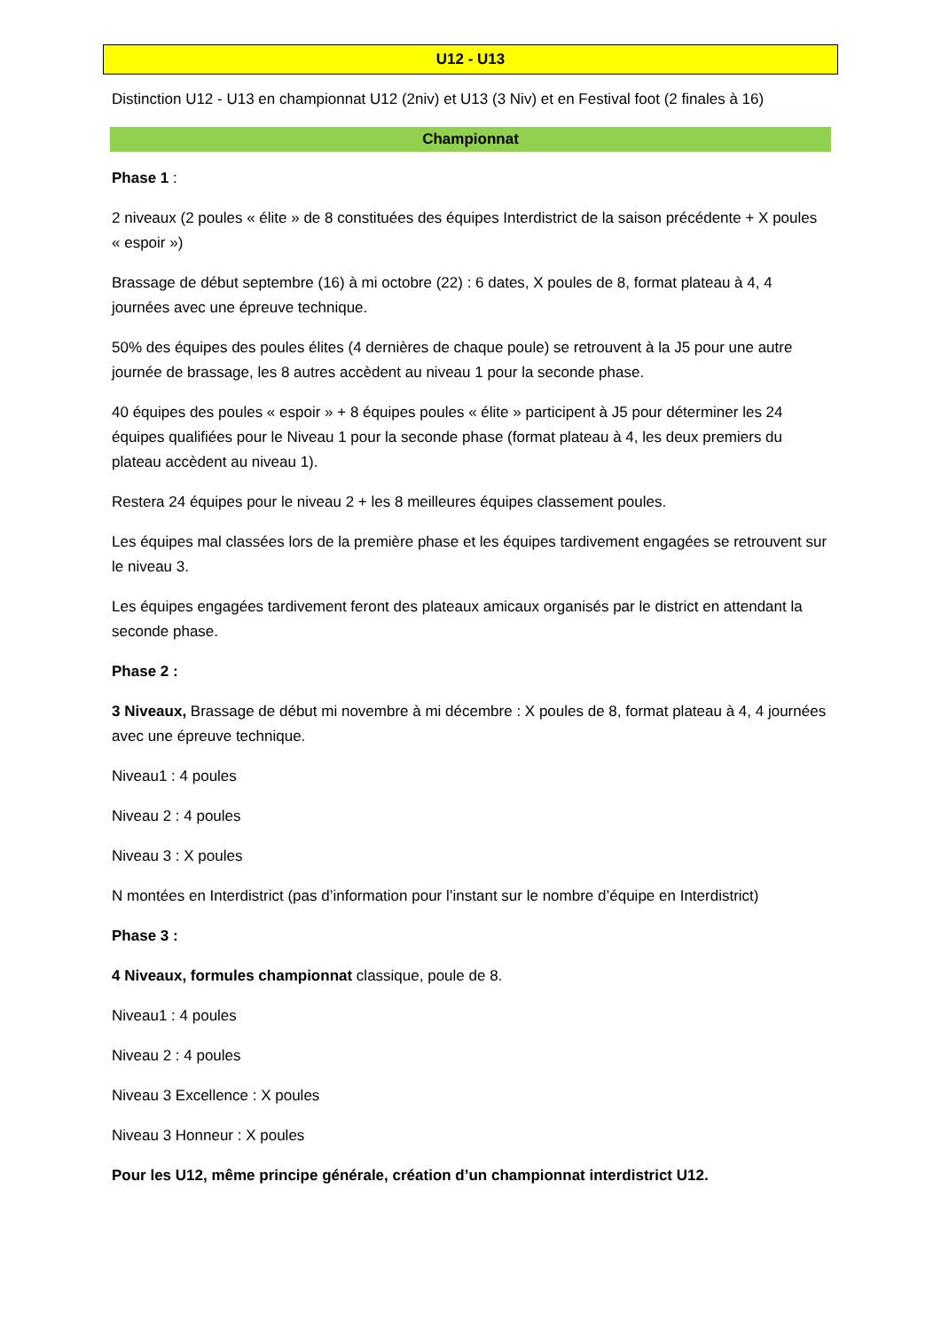U12 - U13
Distinction U12 - U13 en championnat U12 (2niv) et U13 (3 Niv) et en Festival foot (2 finales à 16)
Championnat
Phase 1 :
2 niveaux (2 poules « élite » de 8 constituées des équipes Interdistrict de la saison précédente + X poules « espoir »)
Brassage de début septembre (16) à mi octobre (22) : 6 dates, X poules de 8, format plateau à 4, 4 journées avec une épreuve technique.
50% des équipes des poules élites (4 dernières de chaque poule) se retrouvent à la J5 pour une autre journée de brassage, les 8 autres accèdent au niveau 1 pour la seconde phase.
40 équipes des poules « espoir » + 8 équipes poules « élite » participent à J5 pour déterminer les 24 équipes qualifiées pour le Niveau 1 pour la seconde phase (format plateau à 4, les deux premiers du plateau accèdent au niveau 1).
Restera 24 équipes pour le niveau 2 + les 8 meilleures équipes classement poules.
Les équipes mal classées lors de la première phase et les équipes tardivement engagées se retrouvent sur le niveau 3.
Les équipes engagées tardivement feront des plateaux amicaux organisés par le district en attendant la seconde phase.
Phase 2 :
3 Niveaux, Brassage de début mi novembre à mi décembre : X poules de 8, format plateau à 4, 4 journées avec une épreuve technique.
Niveau1 : 4 poules
Niveau 2 : 4 poules
Niveau 3 : X poules
N montées en Interdistrict (pas d’information pour l’instant sur le nombre d’équipe en Interdistrict)
Phase 3 :
4 Niveaux, formules championnat classique, poule de 8.
Niveau1 : 4 poules
Niveau 2 : 4 poules
Niveau 3 Excellence : X poules
Niveau 3 Honneur : X poules
Pour les U12, même principe générale, création d’un championnat interdistrict U12.